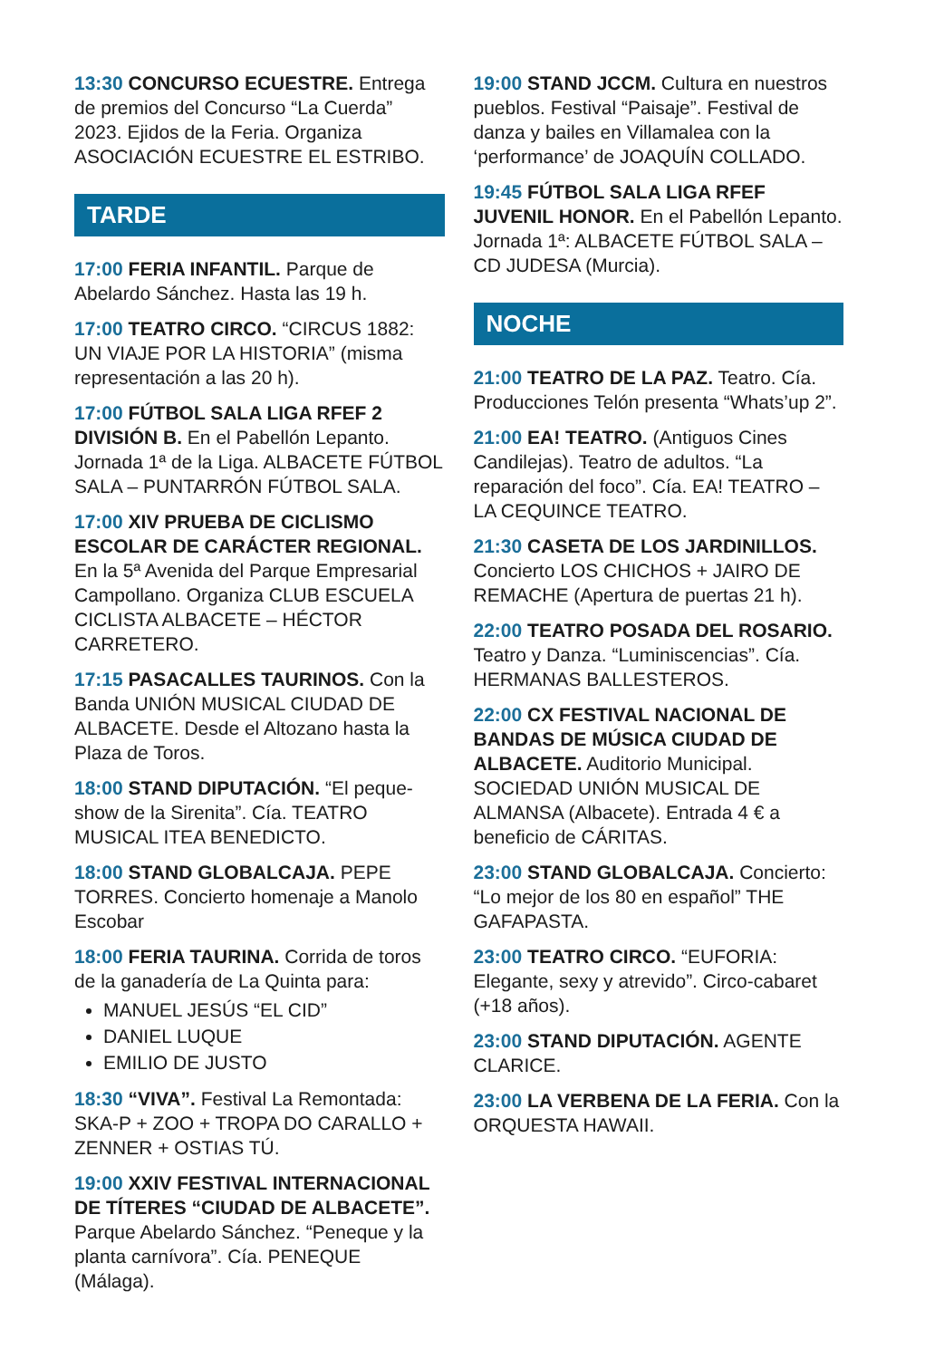13:30 CONCURSO ECUESTRE. Entrega de premios del Concurso “La Cuerda” 2023. Ejidos de la Feria. Organiza ASOCIACIÓN ECUESTRE EL ESTRIBO.
TARDE
17:00 FERIA INFANTIL. Parque de Abelardo Sánchez. Hasta las 19 h.
17:00 TEATRO CIRCO. “CIRCUS 1882: UN VIAJE POR LA HISTORIA” (misma representación a las 20 h).
17:00 FÚTBOL SALA LIGA RFEF 2 DIVISIÓN B. En el Pabellón Lepanto. Jornada 1ª de la Liga. ALBACETE FÚTBOL SALA – PUNTARRÓN FÚTBOL SALA.
17:00 XIV PRUEBA DE CICLISMO ESCOLAR DE CARÁCTER REGIONAL. En la 5ª Avenida del Parque Empresarial Campollano. Organiza CLUB ESCUELA CICLISTA ALBACETE – HÉCTOR CARRETERO.
17:15 PASACALLES TAURINOS. Con la Banda UNIÓN MUSICAL CIUDAD DE ALBACETE. Desde el Altozano hasta la Plaza de Toros.
18:00 STAND DIPUTACIÓN. “El peque-show de la Sirenita”. Cía. TEATRO MUSICAL ITEA BENEDICTO.
18:00 STAND GLOBALCAJA. PEPE TORRES. Concierto homenaje a Manolo Escobar
18:00 FERIA TAURINA. Corrida de toros de la ganadería de La Quinta para:
MANUEL JESÚS “EL CID”
DANIEL LUQUE
EMILIO DE JUSTO
18:30 “VIVA”. Festival La Remontada: SKA-P + ZOO + TROPA DO CARALLO + ZENNER + OSTIAS TÚ.
19:00 XXIV FESTIVAL INTERNACIONAL DE TÍTERES “CIUDAD DE ALBACETE”. Parque Abelardo Sánchez. “Peneque y la planta carnívora”. Cía. PENEQUE (Málaga).
19:00 STAND JCCM. Cultura en nuestros pueblos. Festival “Paisaje”. Festival de danza y bailes en Villamalea con la ‘performance’ de JOAQUÍN COLLADO.
19:45 FÚTBOL SALA LIGA RFEF JUVENIL HONOR. En el Pabellón Lepanto. Jornada 1ª: ALBACETE FÚTBOL SALA – CD JUDESA (Murcia).
NOCHE
21:00 TEATRO DE LA PAZ. Teatro. Cía. Producciones Telón presenta “Whats’up 2”.
21:00 EA! TEATRO. (Antiguos Cines Candilejas). Teatro de adultos. “La reparación del foco”. Cía. EA! TEATRO – LA CEQUINCE TEATRO.
21:30 CASETA DE LOS JARDINILLOS. Concierto LOS CHICHOS + JAIRO DE REMACHE (Apertura de puertas 21 h).
22:00 TEATRO POSADA DEL ROSARIO. Teatro y Danza. “Luminiscencias”. Cía. HERMANAS BALLESTEROS.
22:00 CX FESTIVAL NACIONAL DE BANDAS DE MÚSICA CIUDAD DE ALBACETE. Auditorio Municipal. SOCIEDAD UNIÓN MUSICAL DE ALMANSA (Albacete). Entrada 4 € a beneficio de CÁRITAS.
23:00 STAND GLOBALCAJA. Concierto: “Lo mejor de los 80 en español” THE GAFAPASTA.
23:00 TEATRO CIRCO. “EUFORIA: Elegante, sexy y atrevido”. Circo-cabaret (+18 años).
23:00 STAND DIPUTACIÓN. AGENTE CLARICE.
23:00 LA VERBENA DE LA FERIA. Con la ORQUESTA HAWAII.